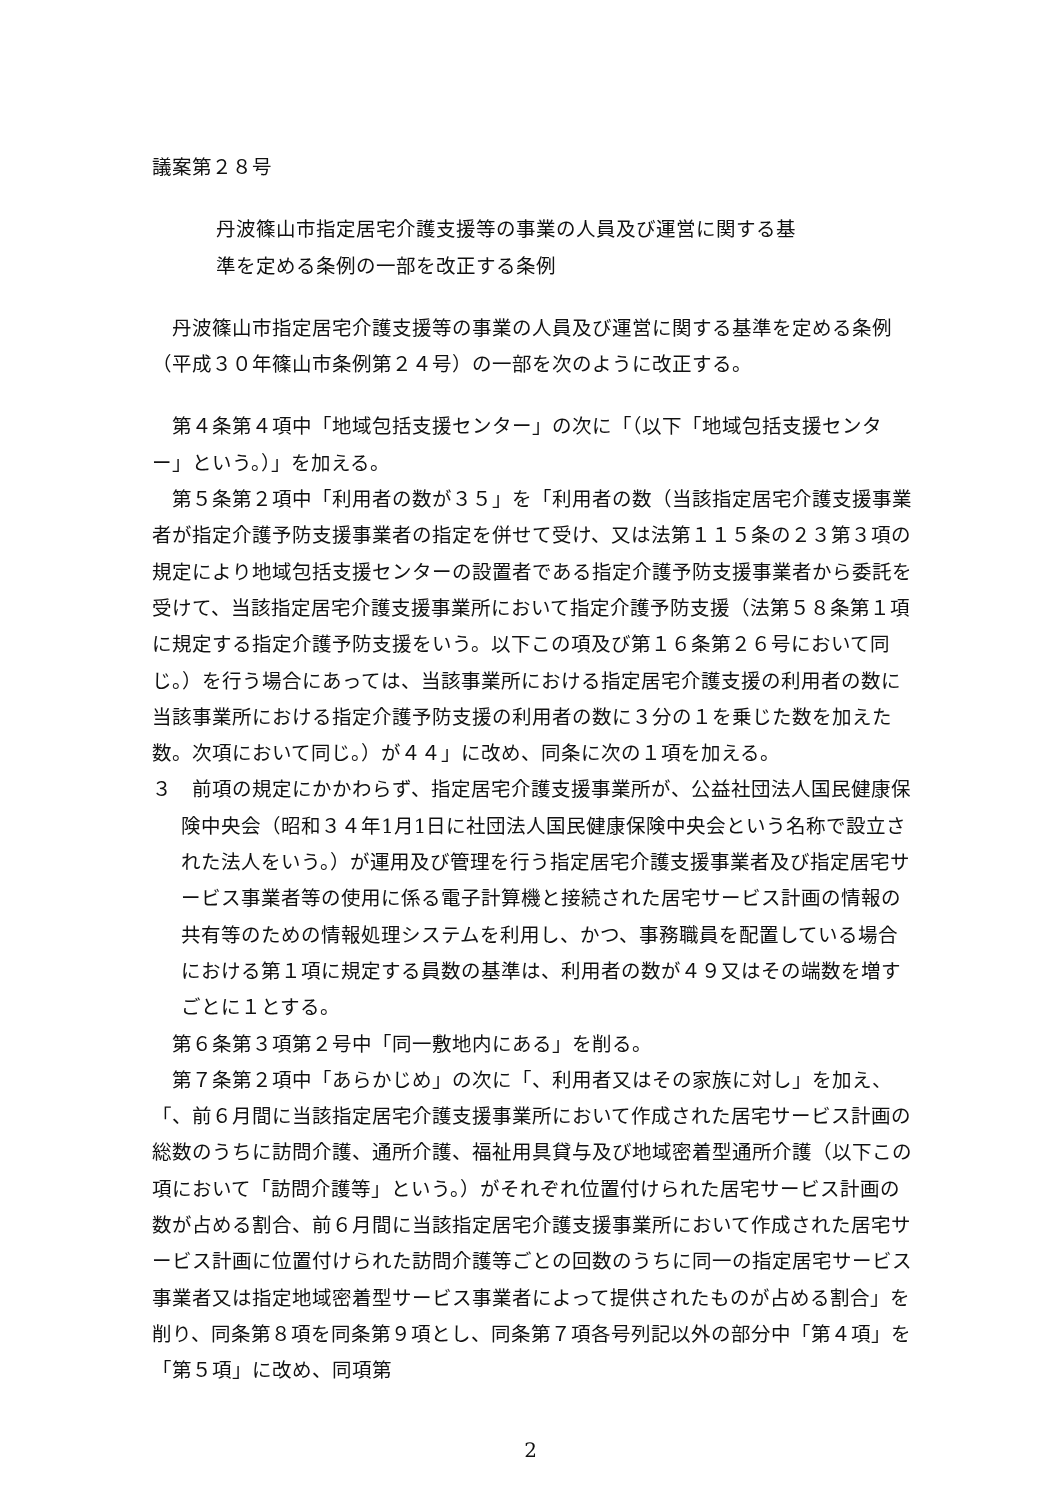議案第２８号
丹波篠山市指定居宅介護支援等の事業の人員及び運営に関する基
準を定める条例の一部を改正する条例
丹波篠山市指定居宅介護支援等の事業の人員及び運営に関する基準を定める条例（平成３０年篠山市条例第２４号）の一部を次のように改正する。
第４条第４項中「地域包括支援センター」の次に「（以下「地域包括支援センター」という。）」を加える。
第５条第２項中「利用者の数が３５」を「利用者の数（当該指定居宅介護支援事業者が指定介護予防支援事業者の指定を併せて受け、又は法第１１５条の２３第３項の規定により地域包括支援センターの設置者である指定介護予防支援事業者から委託を受けて、当該指定居宅介護支援事業所において指定介護予防支援（法第５８条第１項に規定する指定介護予防支援をいう。以下この項及び第１６条第２６号において同じ。）を行う場合にあっては、当該事業所における指定居宅介護支援の利用者の数に当該事業所における指定介護予防支援の利用者の数に３分の１を乗じた数を加えた数。次項において同じ。）が４４」に改め、同条に次の１項を加える。
３　前項の規定にかかわらず、指定居宅介護支援事業所が、公益社団法人国民健康保険中央会（昭和３４年1月1日に社団法人国民健康保険中央会という名称で設立された法人をいう。）が運用及び管理を行う指定居宅介護支援事業者及び指定居宅サービス事業者等の使用に係る電子計算機と接続された居宅サービス計画の情報の共有等のための情報処理システムを利用し、かつ、事務職員を配置している場合における第１項に規定する員数の基準は、利用者の数が４９又はその端数を増すごとに１とする。
第６条第３項第２号中「同一敷地内にある」を削る。
第７条第２項中「あらかじめ」の次に「、利用者又はその家族に対し」を加え、「、前６月間に当該指定居宅介護支援事業所において作成された居宅サービス計画の総数のうちに訪問介護、通所介護、福祉用具貸与及び地域密着型通所介護（以下この項において「訪問介護等」という。）がそれぞれ位置付けられた居宅サービス計画の数が占める割合、前６月間に当該指定居宅介護支援事業所において作成された居宅サービス計画に位置付けられた訪問介護等ごとの回数のうちに同一の指定居宅サービス事業者又は指定地域密着型サービス事業者によって提供されたものが占める割合」を削り、同条第８項を同条第９項とし、同条第７項各号列記以外の部分中「第４項」を「第５項」に改め、同項第
2